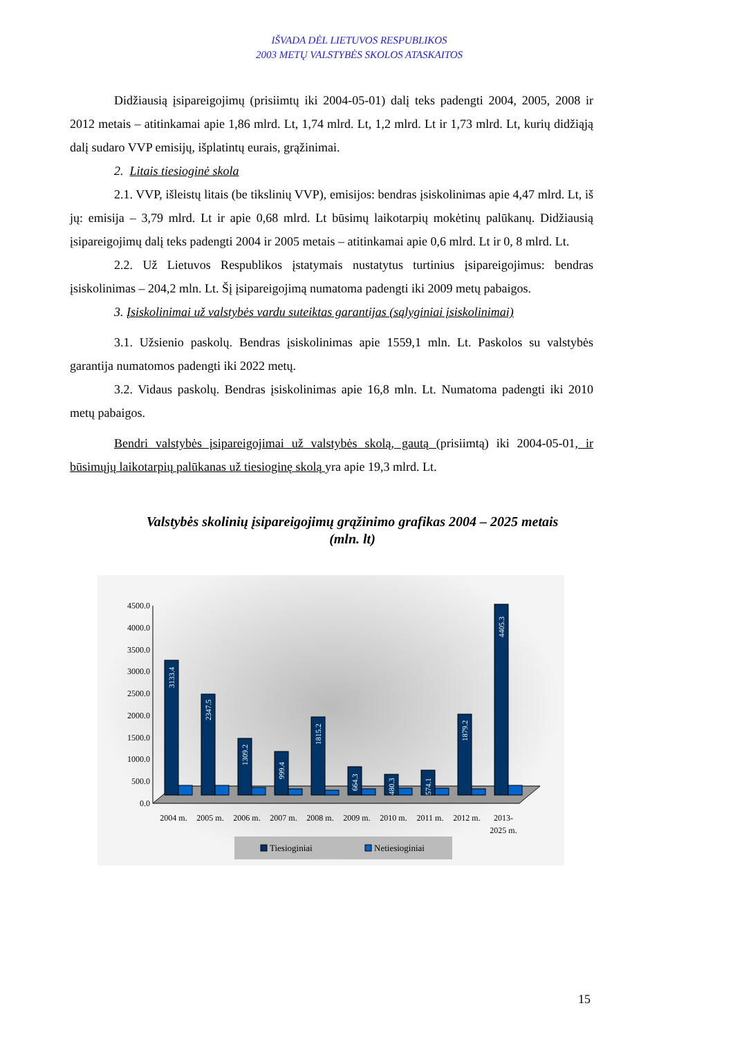IŠVADA DĖL LIETUVOS RESPUBLIKOS
2003 METŲ VALSTYBĖS SKOLOS ATASKAITOS
Didžiausią įsipareigojimų (prisiimtų iki 2004-05-01) dalį teks padengti 2004, 2005, 2008 ir 2012 metais – atitinkamai apie 1,86 mlrd. Lt, 1,74 mlrd. Lt, 1,2 mlrd. Lt ir 1,73 mlrd. Lt, kurių didžiąją dalį sudaro VVP emisijų, išplatintų eurais, grąžinimai.
2. Litais tiesioginė skola
2.1. VVP, išleistų litais (be tikslinių VVP), emisijos: bendras įsiskolinimas apie 4,47 mlrd. Lt, iš jų: emisija – 3,79 mlrd. Lt ir apie 0,68 mlrd. Lt būsimų laikotarpių mokėtinų palūkanų. Didžiausią įsipareigojimų dalį teks padengti 2004 ir 2005 metais – atitinkamai apie 0,6 mlrd. Lt ir 0, 8 mlrd. Lt.
2.2. Už Lietuvos Respublikos įstatymais nustatytus turtinius įsipareigojimus: bendras įsiskolinimas – 204,2 mln. Lt. Šį įsipareigojimą numatoma padengti iki 2009 metų pabaigos.
3. Įsiskolinimai už valstybės vardu suteiktas garantijas (sąlyginiai įsiskolinimai)
3.1. Užsienio paskolų. Bendras įsiskolinimas apie 1559,1 mln. Lt. Paskolos su valstybės garantija numatomos padengti iki 2022 metų.
3.2. Vidaus paskolų. Bendras įsiskolinimas apie 16,8 mln. Lt. Numatoma padengti iki 2010 metų pabaigos.
Bendri valstybės įsipareigojimai už valstybės skolą, gautą (prisiimtą) iki 2004-05-01, ir būsimųjų laikotarpių palūkanas už tiesioginę skolą yra apie 19,3 mlrd. Lt.
Valstybės skolinių įsipareigojimų grąžinimo grafikas 2004 – 2025 metais
(mln. lt)
4500.0
4000.0
3500.0
3000.0
2500.0
2000.0
1500.0
1000.0
500.0
0.0
3133.4
2347.5
1309.2
999.4
1815.2
664.3
480.3
574.1
1879.2
4405.3
2004 m.
2005 m.
2006 m.
2007 m.
2008 m.
2009 m.
2010 m.
2011 m.
2012 m.
2013-
2025 m.
Tiesioginiai
Netiesioginiai
15